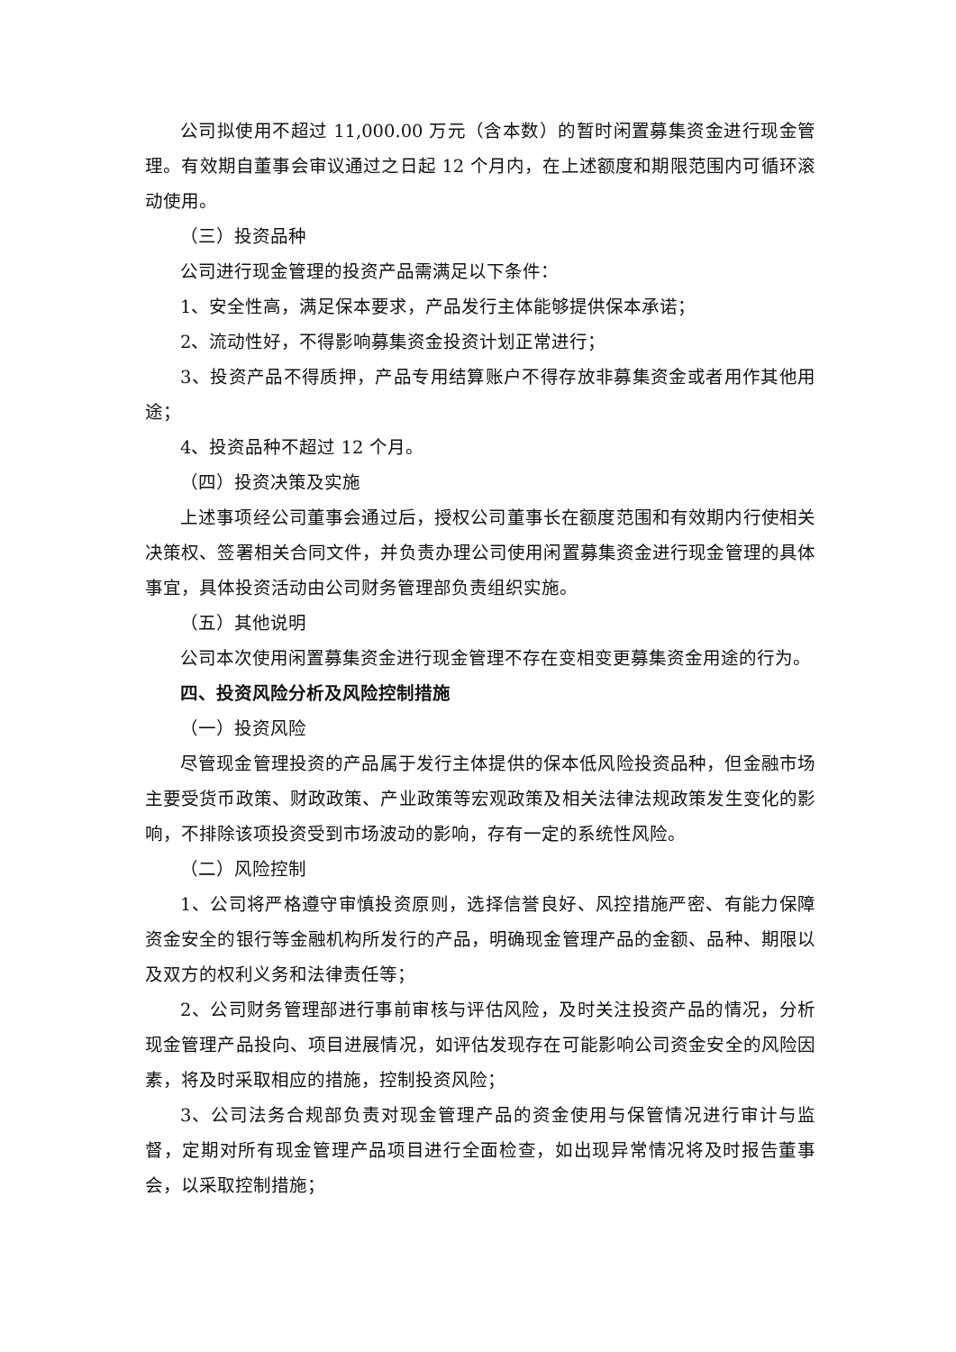公司拟使用不超过 11,000.00 万元（含本数）的暂时闲置募集资金进行现金管理。有效期自董事会审议通过之日起 12 个月内，在上述额度和期限范围内可循环滚动使用。
（三）投资品种
公司进行现金管理的投资产品需满足以下条件：
1、安全性高，满足保本要求，产品发行主体能够提供保本承诺；
2、流动性好，不得影响募集资金投资计划正常进行；
3、投资产品不得质押，产品专用结算账户不得存放非募集资金或者用作其他用途；
4、投资品种不超过 12 个月。
（四）投资决策及实施
上述事项经公司董事会通过后，授权公司董事长在额度范围和有效期内行使相关决策权、签署相关合同文件，并负责办理公司使用闲置募集资金进行现金管理的具体事宜，具体投资活动由公司财务管理部负责组织实施。
（五）其他说明
公司本次使用闲置募集资金进行现金管理不存在变相变更募集资金用途的行为。
四、投资风险分析及风险控制措施
（一）投资风险
尽管现金管理投资的产品属于发行主体提供的保本低风险投资品种，但金融市场主要受货币政策、财政政策、产业政策等宏观政策及相关法律法规政策发生变化的影响，不排除该项投资受到市场波动的影响，存有一定的系统性风险。
（二）风险控制
1、公司将严格遵守审慎投资原则，选择信誉良好、风控措施严密、有能力保障资金安全的银行等金融机构所发行的产品，明确现金管理产品的金额、品种、期限以及双方的权利义务和法律责任等；
2、公司财务管理部进行事前审核与评估风险，及时关注投资产品的情况，分析现金管理产品投向、项目进展情况，如评估发现存在可能影响公司资金安全的风险因素，将及时采取相应的措施，控制投资风险；
3、公司法务合规部负责对现金管理产品的资金使用与保管情况进行审计与监督，定期对所有现金管理产品项目进行全面检查，如出现异常情况将及时报告董事会，以采取控制措施；